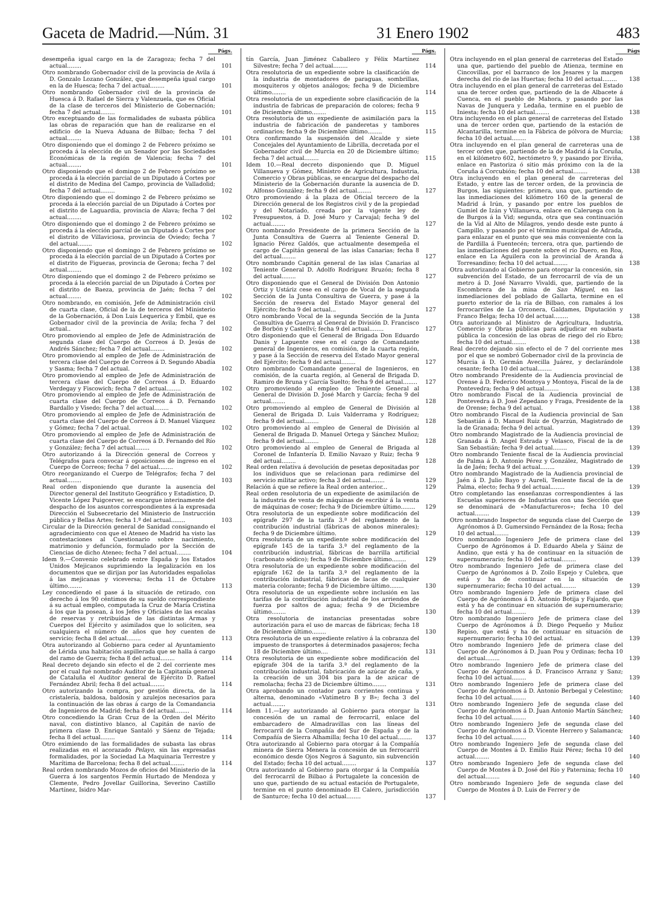Gaceta de Madrid.—Núm. 31 31 Enero 1902 483
Págs.
desempeña igual cargo en la de Zaragoza; fecha 7 del actual........ 101
Otro nombrando Gobernador civil de la provincia de Avila á D. Gonzalo Lozano González, que desempeña igual cargo en la de Huesca; fecha 7 del actual........ 101
Otro nombrando Gobernador civil de la provincia de Huesca á D. Rafael de Sierra y Valenzuela, que es Oficial de la clase de terceros del Ministerio de Gobernación; fecha 7 del actual........ 101
Otro exceptuando de las formalidades de subasta pública las obras de reparación que han de realizarse en el edificio de la Nueva Aduana de Bilbao; fecha 7 del actual........ 101
Otro disponiendo que el domingo 2 de Febrero próximo se proceda á la elección de un Senador por las Sociedades Económicas de la región de Valencia; fecha 7 del actual........ 101
Otro disponiendo que el domingo 2 de Febrero próximo se proceda á la elección parcial de un Diputado á Cortes por el distrito de Medina del Campo, provincia de Valladolid; fecha 7 del actual........ 102
Otro disponiendo que el domingo 2 de Febrero próximo se proceda á la elección parcial de un Diputado á Cortes por el distrito de Laguardia, provincia de Alava; fecha 7 del actual........ 102
Otro disponiendo que el domingo 2 de Febrero próximo se proceda á la elección parcial de un Diputado á Cortes por el distrito de Villaviciosa, provincia de Oviedo; fecha 7 del actual........ 102
Otro disponiendo que el domingo 2 de Febrero próximo se proceda á la elección parcial de un Diputado á Cortes por el distrito de Figueras, provincia de Gerona; fecha 7 del actual........ 102
Otro disponiendo que el domingo 2 de Febrero próximo se proceda á la elección parcial de un Diputado á Cortes por el distrito de Baeza, provincia de Jaén; fecha 7 del actual........ 102
Otro nombrando, en comisión, Jefe de Administración civil de cuarta clase, Oficial de la de terceros del Ministerio de la Gobernación, á Don Luis Lequerica y Embil, que es Gobernador civil de la provincia de Avila; fecha 7 del actual.. 102
Otro promoviendo al empleo de Jefe de Administración de segunda clase del Cuerpo de Correos á D. Jesús de Andrés Sánchez; fecha 7 del actual........ 102
Otro promoviendo al empleo de Jefe de Administración de tercera clase del Cuerpo de Correos á D. Segundo Abadía y Sasma; fecha 7 del actual. 102
Otro promoviendo al empleo de Jefe de Administración de tercera clase del Cuerpo de Correos á D. Eduardo Verdegay y Fiscowich; fecha 7 del actual........ 102
Otro promoviendo al empleo de Jefe de Administración de cuarta clase del Cuerpo de Correos á D. Fernando Bardallo y Visedo; fecha 7 del actual........ 102
Otro promoviendo al empleo de Jefe de Administración de cuarta clase del Cuerpo de Correos á D. Manuel Vázquez y Gómez; fecha 7 del actual. 102
Otro promoviendo al empleo de Jefe de Administración de cuarta clase del Cuerpo de Correos á D. Fernando del Río y González; fecha 7 del actual........ 102
Otro autorizando á la Dirección general de Correos y Telégrafos para convocar á oposiciones de ingreso en el Cuerpo de Correos; fecha 7 del actual........ 102
Otro reorganizando el Cuerpo de Telégrafos; fecha 7 del actual........ 103
Real orden disponiendo que durante la ausencia del Director general del Instituto Geográfico y Estadístico, D. Vicente López Puigcerver, se encargue interinamente del despacho de los asuntos correspondientes á la expresada Dirección el Subsecretario del Ministerio de Instrucción pública y Bellas Artes; fecha 1.º del actual........ 103
Circular de la Dirección general de Sanidad consignando el agradecimiento con que el Ateneo de Madrid ha visto las contestaciones al Cuestionario sobre nacimiento, matrimonio y defunción, formulado por la Sección de Ciencias de dicho Ateneo; fecha 7 del actual........ 104
Idem 9.—Convenio celebrado entre España y los Estados Unidos Mejicanos suprimiendo la legalización en los documentos que se dirijan por las Autoridades españolas á las mejicanas y viceversa; fecha 11 de Octubre último........ 113
Ley concediendo el pase á la situación de retirado, con derecho á los 90 céntimos de su sueldo correspondiente á su actual empleo, computada la Cruz de María Cristina á los que la posean, á los Jefes y Oficiales de las escalas de reservas y retribuídas de las distintas Armas y Cuerpos del Ejército y asimilados que lo soliciten, sea cualquiera el número de años que hoy cuenten de servicio; fecha 8 del actual........ 113
Otra autorizando al Gobierno para ceder al Ayuntamiento de Lérida una habitación aspillerada que se halla á cargo del ramo de Guerra; fecha 8 del actual........ 114
Real decreto dejando sin efecto el de 2 del corriente mes por el cual fué nombrado Auditor de la Capitanía general de Cataluña el Auditor general de Ejército D. Rafael Fernández Abril; fecha 8 del actual........ 114
Otro autorizando la compra, por gestión directa, de la cristalería, baldosa, baldosín y azulejos necesarios para la continuación de las obras á cargo de la Comandancia de Ingenieros de Madrid; fecha 8 del actual........ 114
Otro concediendo la Gran Cruz de la Orden del Mérito naval, con distintivo blanco, al Capitán de navío de primera clase D. Enrique Santaló y Sáenz de Tejada; fecha 8 del actual........ 114
Otro eximiendo de las formalidades de subasta las obras realizadas en el acorazado Pelayo, sin las expresadas formalidades, por la Sociedad La Maquinaria Terrestre y Marítima de Barcelona; fecha 8 del actual........ 114
Real orden nombrando Mozos de oficios del Ministerio de la Guerra á los sargentos Fermín Hurtado de Mendoza y Clemente, Pedro Jovellar Guillorina, Severino Castillo Martínez, Isidro Mar-
Págs.
tín García, Juan Jiménez Caballero y Félix Martínez Silvestre; fecha 7 del actual........ 114
Otra resolutoria de un expediente sobre la clasificación de la industria de montadores de paraguas, sombrillas, mosquiteros y objetos análogos; fecha 9 de Diciembre último........ 114
Otra resolutoria de un expediente sobre clasificación de la industria de fabricas de preparación de colores; fecha 9 de Diciembre último........ 115
Otra resolutoria de un expediente de asimilación para la industria de fabricación de panderetas y tambores ordinarios; fecha 9 de Diciembre último........ 115
Otra confirmando la suspensión del Alcalde y siete Concejales del Ayuntamiento de Librilla, decretada por el Gobernador civil de Murcia en 20 de Diciembre último; fecha 7 del actual........ 115
Idem 10.—Real decreto disponiendo que D. Miguel Villanueva y Gómez, Ministro de Agricultura, Industria, Comercio y Obras públicas, se encargue del despacho del Ministerio de la Gobernación durante la ausencia de D. Alfonso González; fecha 9 del actual........ 127
Otro promoviendo á la plaza de Oficial tercero de la Dirección general de los Registros civil y de la propiedad y del Notariado, creada por la vigente ley de Presupuestos, á D. José Muro y Carvajal; fecha 9 del actual........ 127
Otro nombrando Presidente de la primera Sección de la Junta Consultiva de Guerra al Teniente General D. Ignacio Pérez Galdós, que actualmente desempeña el cargo de Capitán general de las islas Canarias; fecha 8 del actual........ 127
Otro nombrando Capitán general de las islas Canarias al Teniente General D. Adolfo Rodríguez Bruzón; fecha 8 del actual........ 127
Otro disponiendo que el General de División Don Antonio Ortiz y Ustáriz cese en el cargo de Vocal de la segunda Sección de la Junta Consultiva de Guerra, y pase á la Sección de reserva del Estado Mayor general del Ejército; fecha 9 del actual... 127
Otro nombrando Vocal de la segunda Sección de la Junta Consultiva de Guerra al General de División D. Francisco de Borbón y Castellví; fecha 9 del actual........ 127
Otro disponiendo que el General de Brigada Don Eduardo Danis y Lapuente cese en el cargo de Comandante general de Ingenieros, en comisión, de la cuarta región, y pase á la Sección de reserva del Estado Mayor general del Ejército; fecha 9 del actual........ 127
Otro nombrando Comandante general de Ingenieros, en comisión, de la cuarta región, al General de Brigada D. Ramiro de Bruna y García Suelto; fecha 9 del actual........ 127
Otro promoviendo al empleo de Teniente General al General de División D. José March y García; fecha 9 del actual........ 128
Otro promoviendo al empleo de General de División al General de Brigada D. Luis Valderrama y Rodríguez; fecha 9 del actual........ 128
Otro promoviendo al empleo de General de División al General de Brigada D. Manuel Ortega y Sánchez Muñoz; fecha 9 del actual........ 128
Otro promoviendo al empleo de General de Brigada al Coronel de Infantería D. Emilio Navazo y Ruiz; fecha 9 del actual........ 128
Real orden relativa á devolución de pesetas depositadas por los individuos que se relacionan para redimirse del servicio militar activo; fecha 3 del actual........ 129
Relación á que se refiere la Real orden anterior... 129
Real orden resolutoria de un expediente de asimilación de la industria de venta de máquinas de escribir á la venta de máquinas de coser; fecha 9 de Diciembre último........ 129
Otra resolutoria de un expediente sobre modificación del epígrafe 297 de la tarifa 3.ª del reglamento de la contribución industrial (fábricas de abonos minerales); fecha 9 de Diciembre último. 129
Otra resolutoria de un expediente sobre modificación del epígrafe 145 de la tarifa 3.ª del reglamento de la contribución industrial, fábricas de barrilla artificial (carbonato sódico); fecha 9 de Diciembre último........ 129
Otra resolutoria de un expediente sobre modificación del epígrafe 162 de la tarifa 3.ª del reglamento de la contribución industrial, fábricas de lacas de cualquier materia colorante; fecha 9 de Diciembre último........ 130
Otra resolutoria de un expediente sobre inclusión en las tarifas de la contribución industrial de los arriendos de fuerza por saltos de agua; fecha 9 de Diciembre último........ 130
Otra resolutoria de instancias presentadas sobre autorización para el uso de marcas de fábricas; fecha 18 de Diciembre último........ 130
Otra resolutoria de un expediente relativo á la cobranza del impuesto de transportes á determinados pasajeros; fecha 18 de Diciembre último.... 131
Otra resolutoria de un expediente sobre modificación del epígrafe 304 de la tarifa 3.ª del reglamento de la contribución industrial, fabricación de azúcar de caña, y la creación de un 304 bis para la de azúcar de remolacha; fecha 23 de Diciembre último........ 131
Otra aprobando un contador para corrientes continua y alterna, denominado «Vatímetro B y B»; fecha 3 del actual........ 131
Idem 11.—Ley autorizando al Gobierno para otorgar la concesión de un ramal de ferrocarril, enlace del embarcadero de Almadravillas con las líneas del ferrocarril de la Compañía del Sur de España y de la Compañía de Sierra Alhamilla; fecha 10 del actual........ 137
Otra autorizando al Gobierno para otorgar á la Compañía minera de Sierra Menera la concesión de un ferrocarril económico desde Ojos Negros á Sagunto, sin subvención del Estado; fecha 10 del actual........ 137
Otra autorizando al Gobierno para otorgar á la Compañía del ferrocarril de Bilbao á Portugalete la concesión de uno que, partiendo de su actual estación de Portugalete, termine en el punto denominado El Calero, jurisdicción de Santurce; fecha 10 del actual........ 137
Págs
Otra incluyendo en el plan general de carreteras del Estado una que, partiendo del pueblo de Atienza, termine en Cincovillas, por el barranco de los Jesares y la margen derecha del río de las Huertas; fecha 10 del actual........ 138
Otra incluyendo en el plan general de carreteras del Estado una de tercer orden que, partiendo de la de Albacete á Cuenca, en el pueblo de Mahora, y pasando por las Navas de Junquera y Ledaña, termine en el pueblo de Iniesta; fecha 10 del actual........ 138
Otra incluyendo en el plan general de carreteras del Estado una de tercer orden que, partiendo de la estación de Alcantarilla, termine en la Fábrica de pólvora de Murcia; fecha 10 del actual........ 138
Otra incluyendo en el plan general de carreteras una de tercer orden que, partiendo de la de Madrid á la Coruña, en el kilómetro 602, hectómetro 9, y pasando por Eiviña, enlace en Pastoriza ó sitio más próximo con la de la Coruña á Corcubión; fecha 10 del actual........ 138
Otra incluyendo en el plan general de carreteras del Estado, y entre las de tercer orden, de la provincia de Burgos, las siguientes: primera, una que, partiendo de las inmediaciones del kilómetro 160 de la general de Madrid á Irún, y pasando por entre los pueblos de Gumiel de Izán y Villanueva, enlace en Caleruega con la de Burgos á la Vid; segunda, otra que sea continuación de la Vid al Alto de Milagros, yendo desde este punto á Campillo, y pasando por el término municipal de Adrada, para enlazar en el punto que sea más conveniente con la de Pardilla á Fuentecén; tercera, otra que, partiendo de las inmediaciones del puente sobre el río Duero, en Roa, enlace en La Aguilera con la provincial de Aranda á Torresandino; fecha 10 del actual........ 138
Otra autorizando al Gobierno para otorgar la concesión, sin subvención del Estado, de un ferrocarril de vía de un metro á D. José Navarro Vivaldi, que, partiendo de la Escombrera de la mina de San Miguel, en las inmediaciones del poblado de Gallarta, termine en el puerto exterior de la ría de Bilbao, con ramales á los ferrocarriles de La Orconera, Galdames, Diputación y Franco Belga; fecha 10 del actual........ 138
Otra autorizando al Ministro de Agricultura, Industria, Comercio y Obras públicas para adjudicar en subasta pública la concesión de las obras de riego del río Ebro; fecha 10 del actual........ 138
Real decreto dejando sin efecto el de 7 del corriente mes por el que se nombró Gobernador civil de la provincia de Murcia á D. Germán Avecilla Juárez, y declarándole cesante; fecha 10 del actual........ 138
Otro nombrando Presidente de la Audiencia provincial de Orense á D. Federico Montoya y Montoya, Fiscal de la de Pontevedra; fecha 9 del actual........ 138
Otro nombrando Fiscal de la Audiencia provincial de Pontevedra á D. José Zepedano y Fraga, Presidente de la de Orense; fecha 9 del actual. 138
Otro nombrando Fiscal de la Audiencia provincial de San Sebastián á D. Manuel Ruiz de Oyarzún, Magistrado de la de Granada; fecha 9 del actual. 139
Otro nombrando Magistrado de la Audiencia provincial de Granada á D. Angel Estrada y Velasco, Fiscal de la de San Sebastián; fecha 9 del actual........ 139
Otro nombrando Teniente fiscal de la Audiencia provincial de Palma á D. Antonio Pérez y González, Magistrado de la de Jaén; fecha 9 del actual........ 139
Otro nombrando Magistrado de la Audiencia provincial de Jaén á D. Julio Bayo y Aureli, Teniente fiscal de la de Palma, electo; fecha 9 del actual........ 139
Otro completando las enseñanzas correspondientes á las Escuelas superiores de Industrias con una Sección que se denominará de «Manufactureros»; fecha 10 del actual........ 139
Otro nombrando Inspector de segunda clase del Cuerpo de Agrónomos á D. Gumersindo Fernández de la Rosa; fecha 10 del actual........ 139
Otro nombrando Ingeniero Jefe de primera clase del Cuerpo de Agrónomos á D. Eduardo Abela y Sáinz de Andino, que está y ha de continuar en la situación de supernumerario; fecha 10 del actual........ 139
Otro nombrando Ingeniero Jefe de primera clase del Cuerpo de Agrónomos á D. Zoilo Espejo y Culebra, que está y ha de continuar en la situación de supernumerario; fecha 10 del actual........ 139
Otro nombrando Ingeniero Jefe de primera clase del Cuerpo de Agrónomos á D. Antonio Botija y Fajardo, que está y ha de continuar en situación de supernumerario; fecha 10 del actual........ 139
Otro nombrando Ingeniero Jefe de primera clase del Cuerpo de Agrónomos á D. Diego Pequeño y Muñoz Repiso, que está y ha de continuar en situación de supernumerario; fecha 10 del actual. 139
Otro nombrando Ingeniero Jefe de primera clase del Cuerpo de Agrónomos á D. Juan Pou y Ordinas; fecha 10 del actual........ 139
Otro nombrando Ingeniero Jefe de primera clase del Cuerpo de Agrónomos á D. Francisco Arranz y Sanz; fecha 10 del actual........ 139
Otro nombrando Ingeniero Jefe de primera clase del Cuerpo de Agrónomos á D. Antonio Berbegal y Celestino; fecha 10 del actual........ 140
Otro nombrando Ingeniero Jefe de segunda clase del Cuerpo de Agrónomos á D. Juan Antonio Martín Sánchez; fecha 10 del actual........ 140
Otro nombrando Ingeniero Jefe de segunda clase del Cuerpo de Agrónomos á D. Vicente Herrero y Salamanca; fecha 10 del actual........ 140
Otro nombrando Ingeniero Jefe de segunda clase del Cuerpo de Montes á D. Emilio Ruiz Pérez; fecha 10 del actual........ 140
Otro nombrando Ingeniero Jefe de segunda clase del Cuerpo de Montes á D. José del Río y Paternina; fecha 10 del actual........ 140
Otro nombrando Ingeniero Jefe de segunda clase del Cuerpo de Montes á D. Luis de Ferrer y de